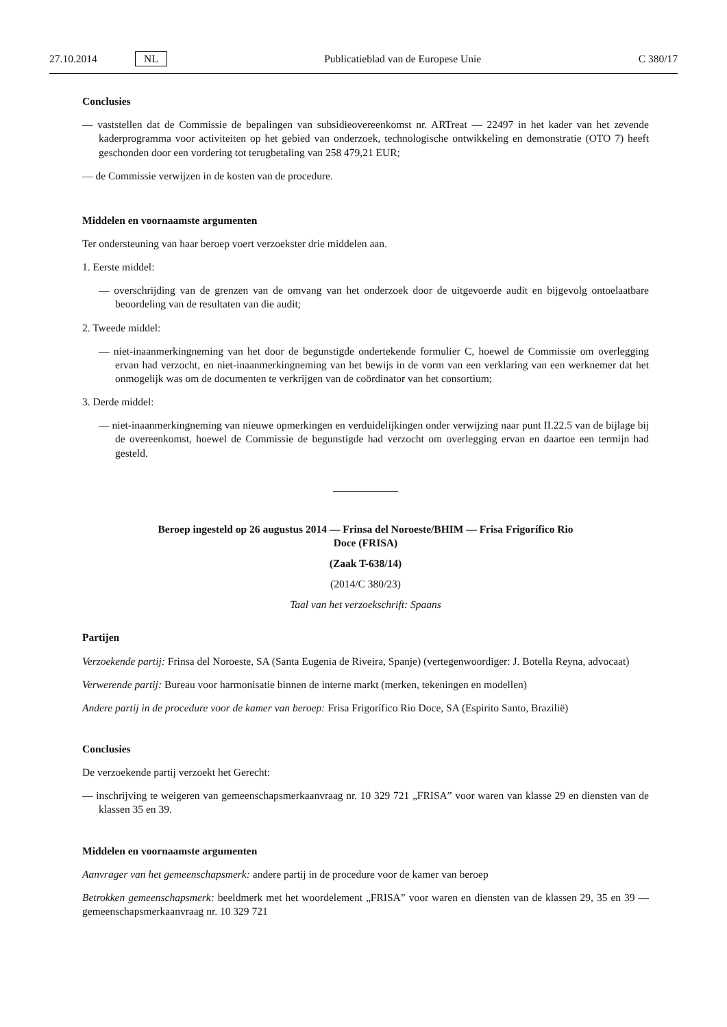27.10.2014 NL Publicatieblad van de Europese Unie C 380/17
Conclusies
— vaststellen dat de Commissie de bepalingen van subsidieovereenkomst nr. ARTreat — 22497 in het kader van het zevende kaderprogramma voor activiteiten op het gebied van onderzoek, technologische ontwikkeling en demonstratie (OTO 7) heeft geschonden door een vordering tot terugbetaling van 258 479,21 EUR;
— de Commissie verwijzen in de kosten van de procedure.
Middelen en voornaamste argumenten
Ter ondersteuning van haar beroep voert verzoekster drie middelen aan.
1. Eerste middel:
— overschrijding van de grenzen van de omvang van het onderzoek door de uitgevoerde audit en bijgevolg ontoelaatbare beoordeling van de resultaten van die audit;
2. Tweede middel:
— niet-inaanmerkingneming van het door de begunstigde ondertekende formulier C, hoewel de Commissie om overlegging ervan had verzocht, en niet-inaanmerkingneming van het bewijs in de vorm van een verklaring van een werknemer dat het onmogelijk was om de documenten te verkrijgen van de coördinator van het consortium;
3. Derde middel:
— niet-inaanmerkingneming van nieuwe opmerkingen en verduidelijkingen onder verwijzing naar punt II.22.5 van de bijlage bij de overeenkomst, hoewel de Commissie de begunstigde had verzocht om overlegging ervan en daartoe een termijn had gesteld.
Beroep ingesteld op 26 augustus 2014 — Frinsa del Noroeste/BHIM — Frisa Frigorífico Rio
Doce (FRISA)
(Zaak T-638/14)
(2014/C 380/23)
Taal van het verzoekschrift: Spaans
Partijen
Verzoekende partij: Frinsa del Noroeste, SA (Santa Eugenia de Riveira, Spanje) (vertegenwoordiger: J. Botella Reyna, advocaat)
Verwerende partij: Bureau voor harmonisatie binnen de interne markt (merken, tekeningen en modellen)
Andere partij in de procedure voor de kamer van beroep: Frisa Frigorífico Rio Doce, SA (Espirito Santo, Brazilië)
Conclusies
De verzoekende partij verzoekt het Gerecht:
— inschrijving te weigeren van gemeenschapsmerkaanvraag nr. 10 329 721 „FRISA” voor waren van klasse 29 en diensten van de klassen 35 en 39.
Middelen en voornaamste argumenten
Aanvrager van het gemeenschapsmerk: andere partij in de procedure voor de kamer van beroep
Betrokken gemeenschapsmerk: beeldmerk met het woordelement „FRISA” voor waren en diensten van de klassen 29, 35 en 39 — gemeenschapsmerkaanvraag nr. 10 329 721